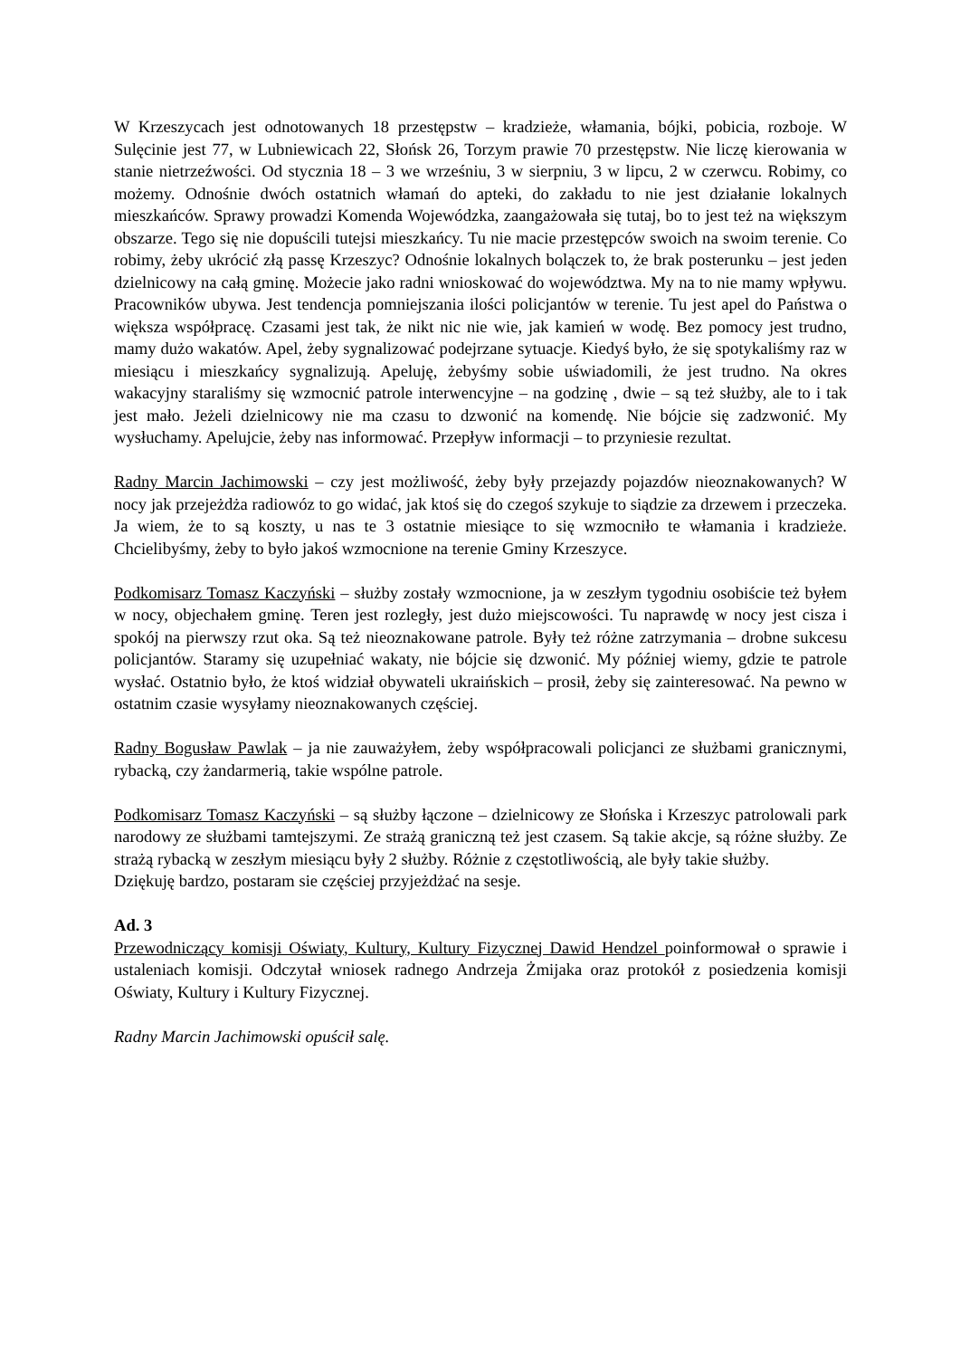W Krzeszycach jest odnotowanych 18 przestępstw – kradzieże, włamania, bójki, pobicia, rozboje. W Sulęcinie jest 77, w Lubniewicach 22, Słońsk 26, Torzym prawie 70 przestępstw. Nie liczę kierowania w stanie nietrzeźwości. Od stycznia 18 – 3 we wrześniu, 3 w sierpniu, 3 w lipcu, 2 w czerwcu. Robimy, co możemy. Odnośnie dwóch ostatnich włamań do apteki, do zakładu to nie jest działanie lokalnych mieszkańców. Sprawy prowadzi Komenda Wojewódzka, zaangażowała się tutaj, bo to jest też na większym obszarze. Tego się nie dopuścili tutejsi mieszkańcy. Tu nie macie przestępców swoich na swoim terenie. Co robimy, żeby ukrócić złą passę Krzeszyc? Odnośnie lokalnych bolączek to, że brak posterunku – jest jeden dzielnicowy na całą gminę. Możecie jako radni wnioskować do województwa. My na to nie mamy wpływu. Pracowników ubywa. Jest tendencja pomniejszania ilości policjantów w terenie. Tu jest apel do Państwa o większa współpracę. Czasami jest tak, że nikt nic nie wie, jak kamień w wodę. Bez pomocy jest trudno, mamy dużo wakatów. Apel, żeby sygnalizować podejrzane sytuacje. Kiedyś było, że się spotykaliśmy raz w miesiącu i mieszkańcy sygnalizują. Apeluję, żebyśmy sobie uświadomili, że jest trudno. Na okres wakacyjny staraliśmy się wzmocnić patrole interwencyjne – na godzinę , dwie – są też służby, ale to i tak jest mało. Jeżeli dzielnicowy nie ma czasu to dzwonić na komendę. Nie bójcie się zadzwonić. My wysłuchamy. Apelujcie, żeby nas informować. Przepływ informacji – to przyniesie rezultat.
Radny Marcin Jachimowski – czy jest możliwość, żeby były przejazdy pojazdów nieoznakowanych? W nocy jak przejeżdża radiowóz to go widać, jak ktoś się do czegoś szykuje to siądzie za drzewem i przeczeka. Ja wiem, że to są koszty, u nas te 3 ostatnie miesiące to się wzmocniło te włamania i kradzieże. Chcielibyśmy, żeby to było jakoś wzmocnione na terenie Gminy Krzeszyce.
Podkomisarz Tomasz Kaczyński – służby zostały wzmocnione, ja w zeszłym tygodniu osobiście też byłem w nocy, objechałem gminę. Teren jest rozległy, jest dużo miejscowości. Tu naprawdę w nocy jest cisza i spokój na pierwszy rzut oka. Są też nieoznakowane patrole. Były też różne zatrzymania – drobne sukcesu policjantów. Staramy się uzupełniać wakaty, nie bójcie się dzwonić. My później wiemy, gdzie te patrole wysłać. Ostatnio było, że ktoś widział obywateli ukraińskich – prosił, żeby się zainteresować. Na pewno w ostatnim czasie wysyłamy nieoznakowanych częściej.
Radny Bogusław Pawlak – ja nie zauważyłem, żeby współpracowali policjanci ze służbami granicznymi, rybacką, czy żandarmerią, takie wspólne patrole.
Podkomisarz Tomasz Kaczyński – są służby łączone – dzielnicowy ze Słońska i Krzeszyc patrolowali park narodowy ze służbami tamtejszymi. Ze strażą graniczną też jest czasem. Są takie akcje, są różne służby. Ze strażą rybacką w zeszłym miesiącu były 2 służby. Różnie z częstotliwością, ale były takie służby.
Dziękuję bardzo, postaram sie częściej przyjeżdżać na sesje.
Ad. 3
Przewodniczący komisji Oświaty, Kultury, Kultury Fizycznej Dawid Hendzel poinformował o sprawie i ustaleniach komisji. Odczytał wniosek radnego Andrzeja Żmijaka oraz protokół z posiedzenia komisji Oświaty, Kultury i Kultury Fizycznej.
Radny Marcin Jachimowski opuścił salę.